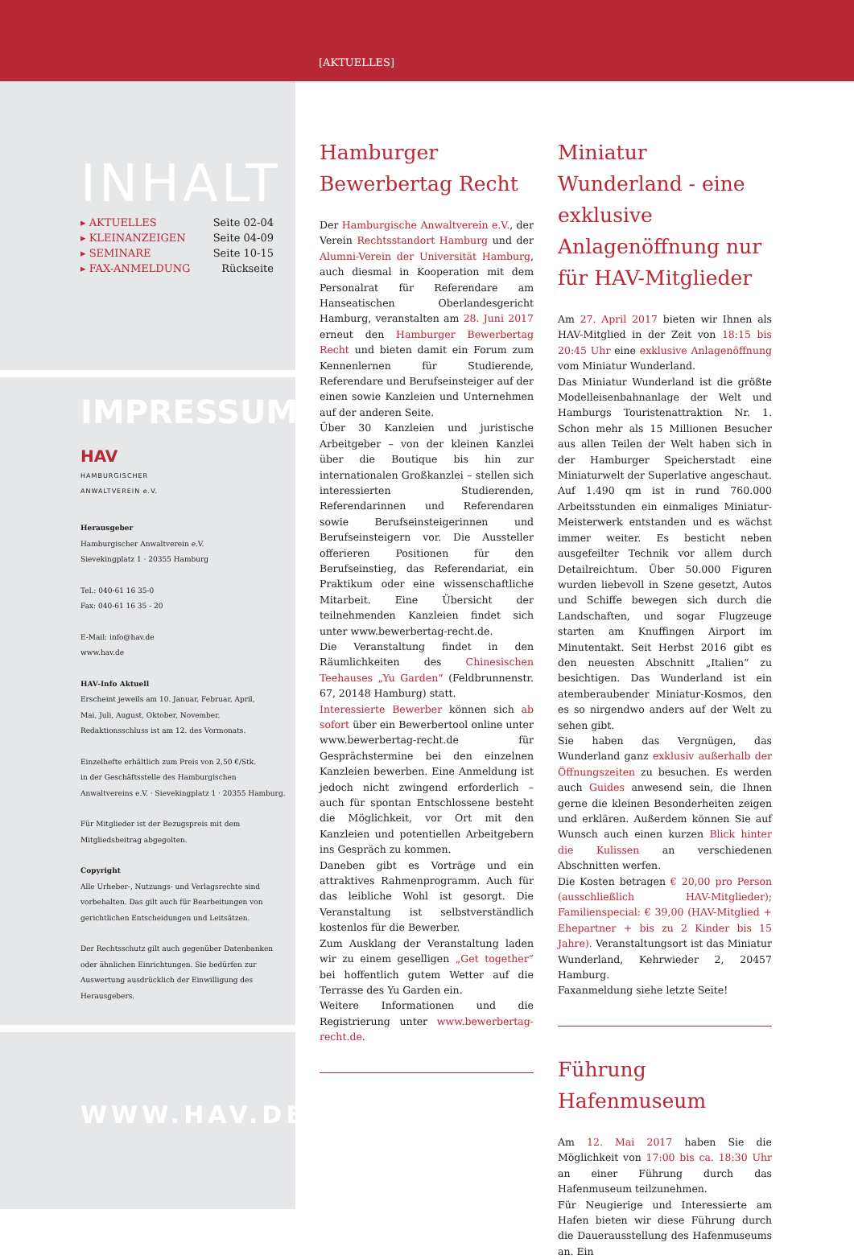[AKTUELLES]
INHALT
▸ AKTUELLES Seite 02-04
▸ KLEINANZEIGEN Seite 04-09
▸ SEMINARE Seite 10-15
▸ FAX-ANMELDUNG Rückseite
IMPRESSUM
HAV
HAMBURGISCHER
ANWALTVEREIN e.V.
Herausgeber
Hamburgischer Anwaltverein e.V.
Sievekingplatz 1 · 20355 Hamburg
Tel.: 040-61 16 35-0
Fax: 040-61 16 35 - 20
E-Mail: info@hav.de
www.hav.de
HAV-Info Aktuell
Erscheint jeweils am 10. Januar, Februar, April,
Mai, Juli, August, Oktober, November.
Redaktionsschluss ist am 12. des Vormonats.
Einzelhefte erhältlich zum Preis von 2,50 €/Stk.
in der Geschäftsstelle des Hamburgischen
Anwaltvereins e.V. · Sievekingplatz 1 · 20355 Hamburg.
Für Mitglieder ist der Bezugspreis mit dem
Mitgliedsbeitrag abgegolten.
Copyright
Alle Urheber-, Nutzungs- und Verlagsrechte sind
vorbehalten. Das gilt auch für Bearbeitungen von
gerichtlichen Entscheidungen und Leitsätzen.
Der Rechtsschutz gilt auch gegenüber Datenbanken
oder ähnlichen Einrichtungen. Sie bedürfen zur
Auswertung ausdrücklich der Einwilligung des
Herausgebers.
WWW.HAV.DE
Hamburger Bewerbertag Recht
Der Hamburgische Anwaltverein e.V., der Verein Rechtsstandort Hamburg und der Alumni-Verein der Universität Hamburg, auch diesmal in Kooperation mit dem Personalrat für Referendare am Hanseatischen Oberlandesgericht Hamburg, veranstalten am 28. Juni 2017 erneut den Hamburger Bewerbertag Recht und bieten damit ein Forum zum Kennenlernen für Studierende, Referendare und Berufseinsteiger auf der einen sowie Kanzleien und Unternehmen auf der anderen Seite.
Über 30 Kanzleien und juristische Arbeitgeber – von der kleinen Kanzlei über die Boutique bis hin zur internationalen Großkanzlei – stellen sich interessierten Studierenden, Referendarinnen und Referendaren sowie Berufseinsteigerinnen und Berufseinsteigern vor. Die Aussteller offerieren Positionen für den Berufseinstieg, das Referendariat, ein Praktikum oder eine wissenschaftliche Mitarbeit. Eine Übersicht der teilnehmenden Kanzleien findet sich unter www.bewerbertag-recht.de.
Die Veranstaltung findet in den Räumlichkeiten des Chinesischen Teehauses „Yu Garden“ (Feldbrunnenstr. 67, 20148 Hamburg) statt.
Interessierte Bewerber können sich ab sofort über ein Bewerbertool online unter www.bewerbertag-recht.de für Gesprächstermine bei den einzelnen Kanzleien bewerben. Eine Anmeldung ist jedoch nicht zwingend erforderlich – auch für spontan Entschlossene besteht die Möglichkeit, vor Ort mit den Kanzleien und potentiellen Arbeitgebern ins Gespräch zu kommen.
Daneben gibt es Vorträge und ein attraktives Rahmenprogramm. Auch für das leibliche Wohl ist gesorgt. Die Veranstaltung ist selbstverständlich kostenlos für die Bewerber.
Zum Ausklang der Veranstaltung laden wir zu einem geselligen „Get together“ bei hoffentlich gutem Wetter auf die Terrasse des Yu Garden ein.
Weitere Informationen und die Registrierung unter www.bewerbertag-recht.de.
Miniatur Wunderland - eine exklusive Anlagenöffnung nur für HAV-Mitglieder
Am 27. April 2017 bieten wir Ihnen als HAV-Mitglied in der Zeit von 18:15 bis 20:45 Uhr eine exklusive Anlagenöffnung vom Miniatur Wunderland.
Das Miniatur Wunderland ist die größte Modelleisenbahnanlage der Welt und Hamburgs Touristenattraktion Nr. 1. Schon mehr als 15 Millionen Besucher aus allen Teilen der Welt haben sich in der Hamburger Speicherstadt eine Miniaturwelt der Superlative angeschaut. Auf 1.490 qm ist in rund 760.000 Arbeitsstunden ein einmaliges Miniatur-Meisterwerk entstanden und es wächst immer weiter. Es besticht neben ausgefeilter Technik vor allem durch Detailreichtum. Über 50.000 Figuren wurden liebevoll in Szene gesetzt, Autos und Schiffe bewegen sich durch die Landschaften, und sogar Flugzeuge starten am Knuffingen Airport im Minutentakt. Seit Herbst 2016 gibt es den neuesten Abschnitt „Italien“ zu besichtigen. Das Wunderland ist ein atemberaubender Miniatur-Kosmos, den es so nirgendwo anders auf der Welt zu sehen gibt.
Sie haben das Vergnügen, das Wunderland ganz exklusiv außerhalb der Öffnungszeiten zu besuchen. Es werden auch Guides anwesend sein, die Ihnen gerne die kleinen Besonderheiten zeigen und erklären. Außerdem können Sie auf Wunsch auch einen kurzen Blick hinter die Kulissen an verschiedenen Abschnitten werfen.
Die Kosten betragen € 20,00 pro Person (ausschließlich HAV-Mitglieder); Familienspecial: € 39,00 (HAV-Mitglied + Ehepartner + bis zu 2 Kinder bis 15 Jahre). Veranstaltungsort ist das Miniatur Wunderland, Kehrwieder 2, 20457 Hamburg.
Faxanmeldung siehe letzte Seite!
Führung Hafenmuseum
Am 12. Mai 2017 haben Sie die Möglichkeit von 17:00 bis ca. 18:30 Uhr an einer Führung durch das Hafenmuseum teilzunehmen.
Für Neugierige und Interessierte am Hafen bieten wir diese Führung durch die Dauerausstellung des Hafenmuseums an. Ein